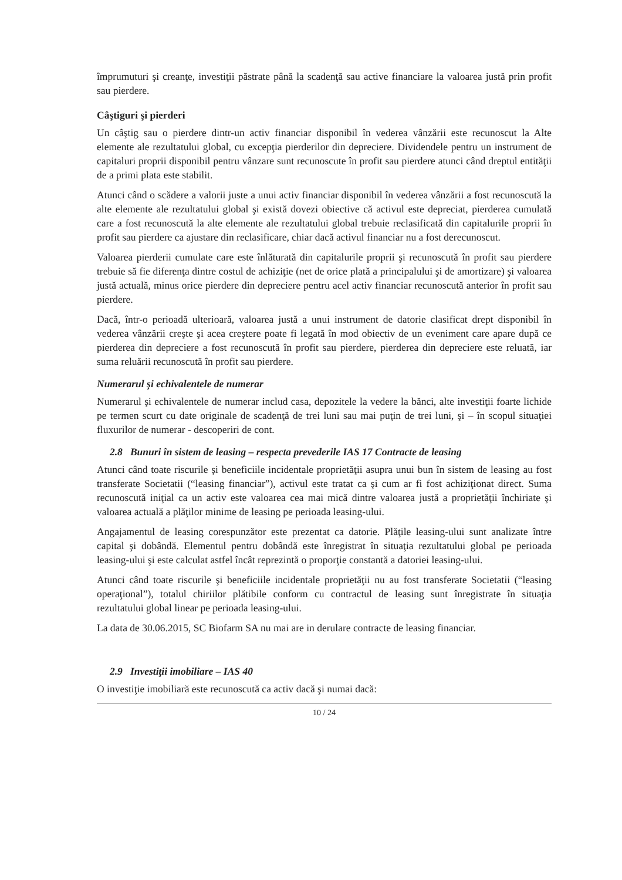împrumuturi şi creanţe, investiţii păstrate până la scadenţă sau active financiare la valoarea justă prin profit sau pierdere.
Câştiguri şi pierderi
Un câştig sau o pierdere dintr-un activ financiar disponibil în vederea vânzării este recunoscut la Alte elemente ale rezultatului global, cu excepţia pierderilor din depreciere. Dividendele pentru un instrument de capitaluri proprii disponibil pentru vânzare sunt recunoscute în profit sau pierdere atunci când dreptul entităţii de a primi plata este stabilit.
Atunci când o scădere a valorii juste a unui activ financiar disponibil în vederea vânzării a fost recunoscută la alte elemente ale rezultatului global şi există dovezi obiective că activul este depreciat, pierderea cumulată care a fost recunoscută la alte elemente ale rezultatului global trebuie reclasificată din capitalurile proprii în profit sau pierdere ca ajustare din reclasificare, chiar dacă activul financiar nu a fost derecunoscut.
Valoarea pierderii cumulate care este înlăturată din capitalurile proprii şi recunoscută în profit sau pierdere trebuie să fie diferenţa dintre costul de achiziţie (net de orice plată a principalului şi de amortizare) şi valoarea justă actuală, minus orice pierdere din depreciere pentru acel activ financiar recunoscută anterior în profit sau pierdere.
Dacă, într-o perioadă ulterioară, valoarea justă a unui instrument de datorie clasificat drept disponibil în vederea vânzării creşte şi acea creştere poate fi legată în mod obiectiv de un eveniment care apare după ce pierderea din depreciere a fost recunoscută în profit sau pierdere, pierderea din depreciere este reluată, iar suma reluării recunoscută în profit sau pierdere.
Numerarul şi echivalentele de numerar
Numerarul şi echivalentele de numerar includ casa, depozitele la vedere la bănci, alte investiţii foarte lichide pe termen scurt cu date originale de scadenţă de trei luni sau mai puţin de trei luni, şi – în scopul situaţiei fluxurilor de numerar - descoperiri de cont.
2.8 Bunuri în sistem de leasing – respecta prevederile IAS 17 Contracte de leasing
Atunci când toate riscurile şi beneficiile incidentale proprietăţii asupra unui bun în sistem de leasing au fost transferate Societatii (“leasing financiar”), activul este tratat ca şi cum ar fi fost achiziţionat direct. Suma recunoscută iniţial ca un activ este valoarea cea mai mică dintre valoarea justă a proprietăţii închiriate şi valoarea actuală a plăţilor minime de leasing pe perioada leasing-ului.
Angajamentul de leasing corespunzător este prezentat ca datorie. Plăţile leasing-ului sunt analizate între capital şi dobândă. Elementul pentru dobândă este înregistrat în situaţia rezultatului global pe perioada leasing-ului şi este calculat astfel încât reprezintă o proporţie constantă a datoriei leasing-ului.
Atunci când toate riscurile şi beneficiile incidentale proprietăţii nu au fost transferate Societatii (“leasing operaţional”), totalul chiriilor plătibile conform cu contractul de leasing sunt înregistrate în situaţia rezultatului global linear pe perioada leasing-ului.
La data de 30.06.2015, SC Biofarm SA nu mai are in derulare contracte de leasing financiar.
2.9 Investiţii imobiliare – IAS 40
O investiţie imobiliară este recunoscută ca activ dacă şi numai dacă:
10 / 24